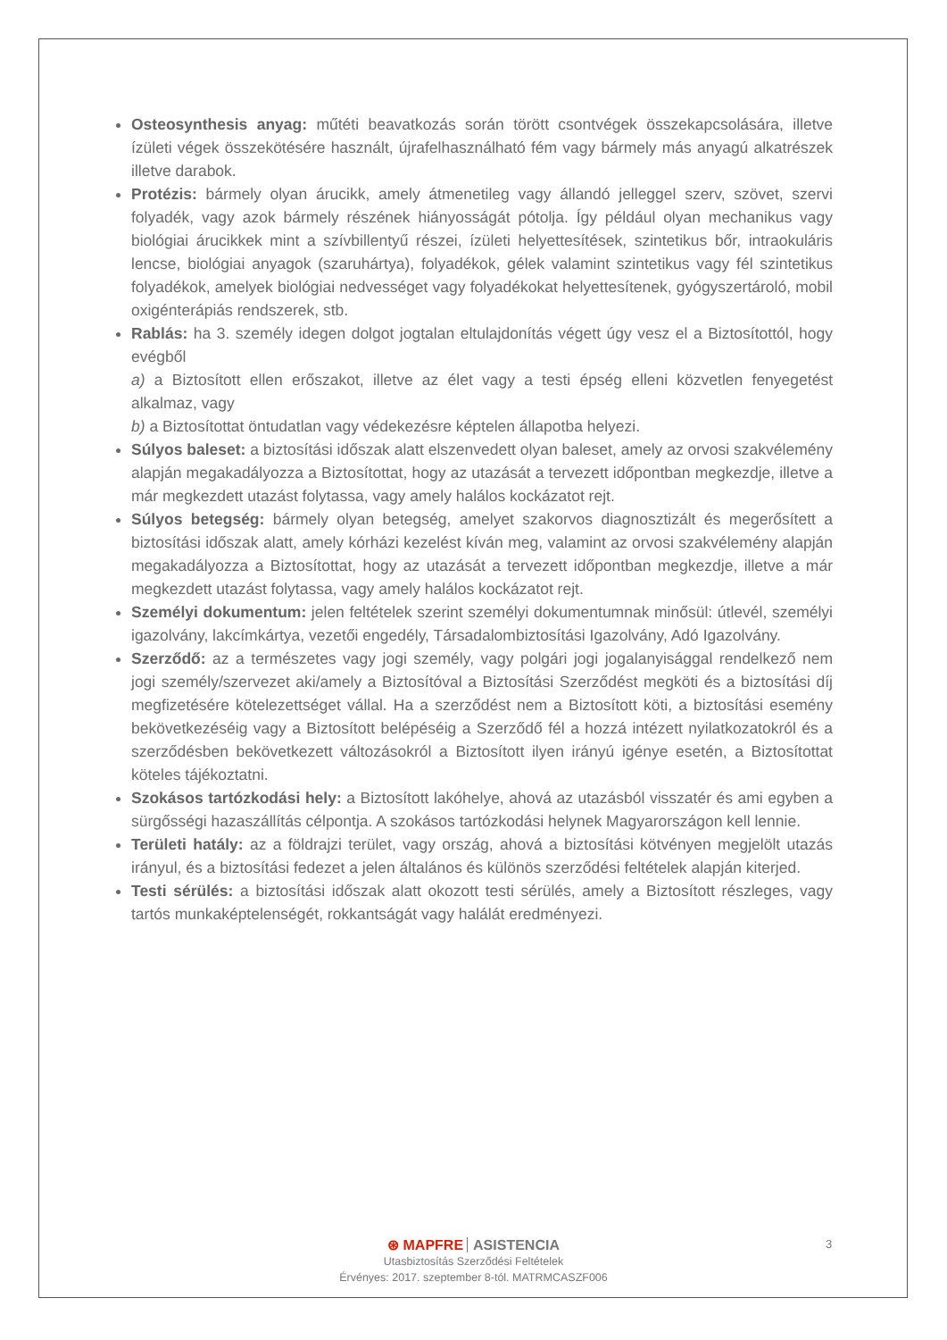Osteosynthesis anyag: műtéti beavatkozás során törött csontvégek összekapcsolására, illetve ízületi végek összekötésére használt, újrafelhasználható fém vagy bármely más anyagú alkatrészek illetve darabok.
Protézis: bármely olyan árucikk, amely átmenetileg vagy állandó jelleggel szerv, szövet, szervi folyadék, vagy azok bármely részének hiányosságát pótolja. Így például olyan mechanikus vagy biológiai árucikkek mint a szívbillentyű részei, ízületi helyettesítések, szintetikus bőr, intraokuláris lencse, biológiai anyagok (szaruhártya), folyadékok, gélek valamint szintetikus vagy fél szintetikus folyadékok, amelyek biológiai nedvességet vagy folyadékokat helyettesítenek, gyógyszertároló, mobil oxigénterápiás rendszerek, stb.
Rablás: ha 3. személy idegen dolgot jogtalan eltulajdonítás végett úgy vesz el a Biztosítottól, hogy evégből
a) a Biztosított ellen erőszakot, illetve az élet vagy a testi épség elleni közvetlen fenyegetést alkalmaz, vagy
b) a Biztosítottat öntudatlan vagy védekezésre képtelen állapotba helyezi.
Súlyos baleset: a biztosítási időszak alatt elszenvedett olyan baleset, amely az orvosi szakvélemény alapján megakadályozza a Biztosítottat, hogy az utazását a tervezett időpontban megkezdje, illetve a már megkezdett utazást folytassa, vagy amely halálos kockázatot rejt.
Súlyos betegség: bármely olyan betegség, amelyet szakorvos diagnosztizált és megerősített a biztosítási időszak alatt, amely kórházi kezelést kíván meg, valamint az orvosi szakvélemény alapján megakadályozza a Biztosítottat, hogy az utazását a tervezett időpontban megkezdje, illetve a már megkezdett utazást folytassa, vagy amely halálos kockázatot rejt.
Személyi dokumentum: jelen feltételek szerint személyi dokumentumnak minősül: útlevél, személyi igazolvány, lakcímkártya, vezetői engedély, Társadalombiztosítási Igazolvány, Adó Igazolvány.
Szerződő: az a természetes vagy jogi személy, vagy polgári jogi jogalanyisággal rendelkező nem jogi személy/szervezet aki/amely a Biztosítóval a Biztosítási Szerződést megköti és a biztosítási díj megfizetésére kötelezettséget vállal. Ha a szerződést nem a Biztosított köti, a biztosítási esemény bekövetkezéséig vagy a Biztosított belépéséig a Szerződő fél a hozzá intézett nyilatkozatokról és a szerződésben bekövetkezett változásokról a Biztosított ilyen irányú igénye esetén, a Biztosítottat köteles tájékoztatni.
Szokásos tartózkodási hely: a Biztosított lakóhelye, ahová az utazásból visszatér és ami egyben a sürgősségi hazaszállítás célpontja. A szokásos tartózkodási helynek Magyarországon kell lennie.
Területi hatály: az a földrajzi terület, vagy ország, ahová a biztosítási kötvényen megjelölt utazás irányul, és a biztosítási fedezet a jelen általános és különös szerződési feltételek alapján kiterjed.
Testi sérülés: a biztosítási időszak alatt okozott testi sérülés, amely a Biztosított részleges, vagy tartós munkaképtelenségét, rokkantságát vagy halálát eredményezi.
⊛ MAPFRE ASISTENCIA
Utasbiztosítás Szerződési Feltételek
Érvényes: 2017. szeptember 8-tól. MATRMCASZF006
3